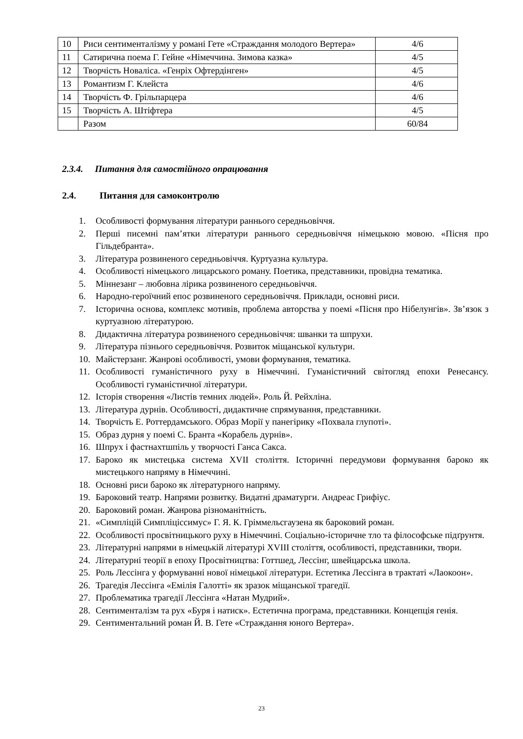| 10 | Риси сентименталізму у романі Гете «Страждання молодого Вертера» | 4/6 |
| 11 | Сатирична поема Г. Гейне «Німеччина. Зимова казка» | 4/5 |
| 12 | Творчість Новаліса. «Генріх Офтердінген» | 4/5 |
| 13 | Романтизм Г. Клейста | 4/6 |
| 14 | Творчість Ф. Грільпарцера | 4/6 |
| 15 | Творчість А. Штіфтера | 4/5 |
| | Разом | 60/84 |
2.3.4. Питання для самостійного опрацювання
2.4. Питання для самоконтролю
1. Особливості формування літератури раннього середньовіччя.
2. Перші писемні пам’ятки літератури раннього середньовіччя німецькою мовою. «Пісня про Гільдебранта».
3. Література розвиненого середньовіччя. Куртуазна культура.
4. Особливості німецького лицарського роману. Поетика, представники, провідна тематика.
5. Міннезанг – любовна лірика розвиненого середньовіччя.
6. Народно-героїчний епос розвиненого середньовіччя. Приклади, основні риси.
7. Історична основа, комплекс мотивів, проблема авторства у поемі «Пісня про Нібелунгів». Зв’язок з куртуазною літературою.
8. Дидактична література розвиненого середньовіччя: шванки та шпрухи.
9. Література пізнього середньовіччя. Розвиток міщанської культури.
10. Майстерзанг. Жанрові особливості, умови формування, тематика.
11. Особливості гуманістичного руху в Німеччині. Гуманістичний світогляд епохи Ренесансу. Особливості гуманістичної літератури.
12. Історія створення «Листів темних людей». Роль Й. Рейхліна.
13. Література дурнів. Особливості, дидактичне спрямування, представники.
14. Творчість Е. Роттердамського. Образ Морії у панегірику «Похвала глупоті».
15. Образ дурня у поемі С. Бранта «Корабель дурнів».
16. Шпрух і фастнахтшпіль у творчості Ганса Сакса.
17. Бароко як мистецька система XVII століття. Історичні передумови формування бароко як мистецького напряму в Німеччині.
18. Основні риси бароко як літературного напряму.
19. Бароковий театр. Напрями розвитку. Видатні драматурги. Андреас Грифіус.
20. Бароковий роман. Жанрова різноманітність.
21. «Симпліцій Симпліціссимус» Г. Я. К. Гріммельсгаузена як бароковий роман.
22. Особливості просвітницького руху в Німеччині. Соціально-історичне тло та філософське підґрунтя.
23. Літературні напрями в німецькій літературі XVIII століття, особливості, представники, твори.
24. Літературні теорії в епоху Просвітництва: Готтшед, Лессінг, швейцарська школа.
25. Роль Лессінга у формуванні нової німецької літератури. Естетика Лессінга в трактаті «Лаокоон».
26. Трагедія Лессінга «Емілія Галотті» як зразок міщанської трагедії.
27. Проблематика трагедії Лессінга «Натан Мудрий».
28. Сентименталізм та рух «Буря і натиск». Естетична програма, представники. Концепція генія.
29. Сентиментальний роман Й. В. Гете «Страждання юного Вертера».
23